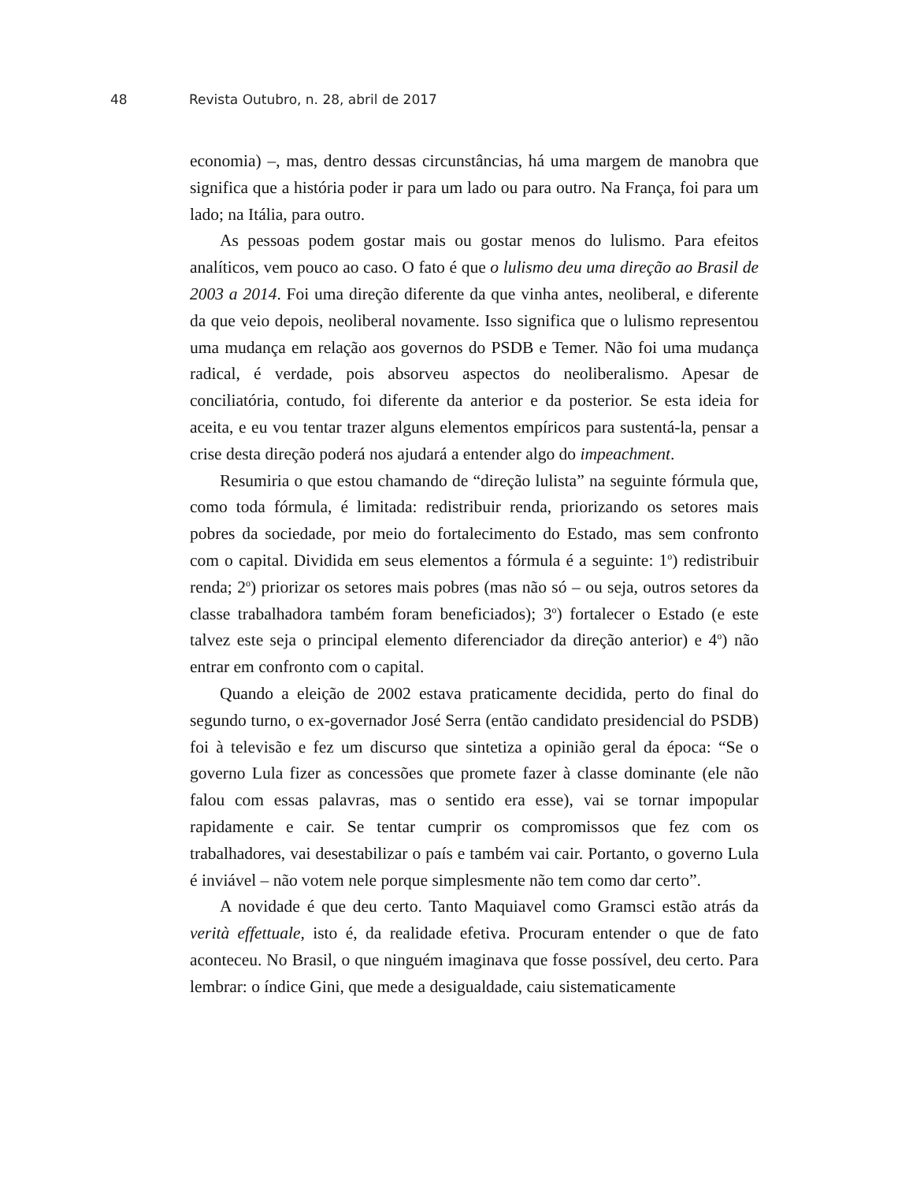48 Revista Outubro, n. 28, abril de 2017
economia) –, mas, dentro dessas circunstâncias, há uma margem de manobra que significa que a história poder ir para um lado ou para outro. Na França, foi para um lado; na Itália, para outro.
As pessoas podem gostar mais ou gostar menos do lulismo. Para efeitos analíticos, vem pouco ao caso. O fato é que o lulismo deu uma direção ao Brasil de 2003 a 2014. Foi uma direção diferente da que vinha antes, neoliberal, e diferente da que veio depois, neoliberal novamente. Isso significa que o lulismo representou uma mudança em relação aos governos do PSDB e Temer. Não foi uma mudança radical, é verdade, pois absorveu aspectos do neoliberalismo. Apesar de conciliatória, contudo, foi diferente da anterior e da posterior. Se esta ideia for aceita, e eu vou tentar trazer alguns elementos empíricos para sustentá-la, pensar a crise desta direção poderá nos ajudará a entender algo do impeachment.
Resumiria o que estou chamando de “direção lulista” na seguinte fórmula que, como toda fórmula, é limitada: redistribuir renda, priorizando os setores mais pobres da sociedade, por meio do fortalecimento do Estado, mas sem confronto com o capital. Dividida em seus elementos a fórmula é a seguinte: 1<sup>o</sup>) redistribuir renda; 2<sup>o</sup>) priorizar os setores mais pobres (mas não só – ou seja, outros setores da classe trabalhadora também foram beneficiados); 3<sup>o</sup>) fortalecer o Estado (e este talvez este seja o principal elemento diferenciador da direção anterior) e 4<sup>o</sup>) não entrar em confronto com o capital.
Quando a eleição de 2002 estava praticamente decidida, perto do final do segundo turno, o ex-governador José Serra (então candidato presidencial do PSDB) foi à televisão e fez um discurso que sintetiza a opinião geral da época: “Se o governo Lula fizer as concessões que promete fazer à classe dominante (ele não falou com essas palavras, mas o sentido era esse), vai se tornar impopular rapidamente e cair. Se tentar cumprir os compromissos que fez com os trabalhadores, vai desestabilizar o país e também vai cair. Portanto, o governo Lula é inviável – não votem nele porque simplesmente não tem como dar certo”.
A novidade é que deu certo. Tanto Maquiavel como Gramsci estão atrás da verità effettuale, isto é, da realidade efetiva. Procuram entender o que de fato aconteceu. No Brasil, o que ninguém imaginava que fosse possível, deu certo. Para lembrar: o índice Gini, que mede a desigualdade, caiu sistematicamente